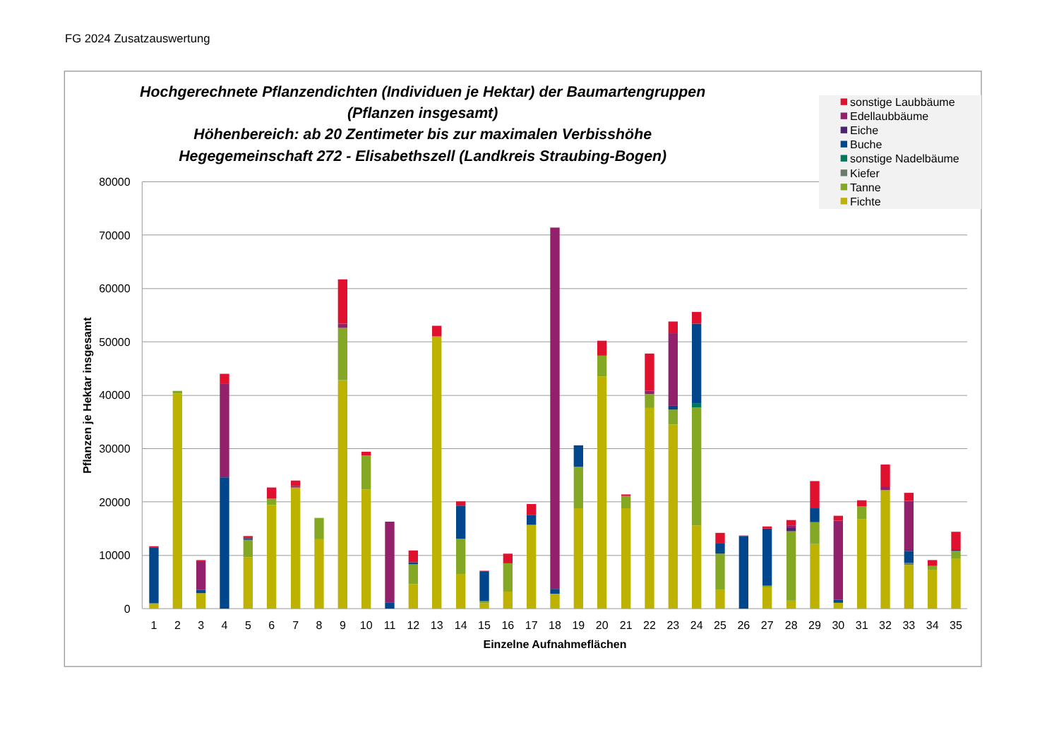FG 2024 Zusatzauswertung
Hochgerechnete Pflanzendichten (Individuen je Hektar) der Baumartengruppen
(Pflanzen insgesamt)
Höhenbereich: ab 20 Zentimeter bis zur maximalen Verbisshöhe
Hegegemeinschaft 272 - Elisabethszell (Landkreis Straubing-Bogen)
sonstige Laubbäume
Edellaubbäume
Eiche
Buche
sonstige Nadelbäume
Kiefer
Tanne
Fichte
80000
70000
60000
50000
40000
30000
20000
10000
0
Pflanzen je Hektar insgesamt
1
2
3
4
5
6
7
8
9
10
11
12
13
14
15
16
17
18
19
20
21
22
23
24
25
26
27
28
29
30
31
32
33
34
35
Einzelne Aufnahmeflächen